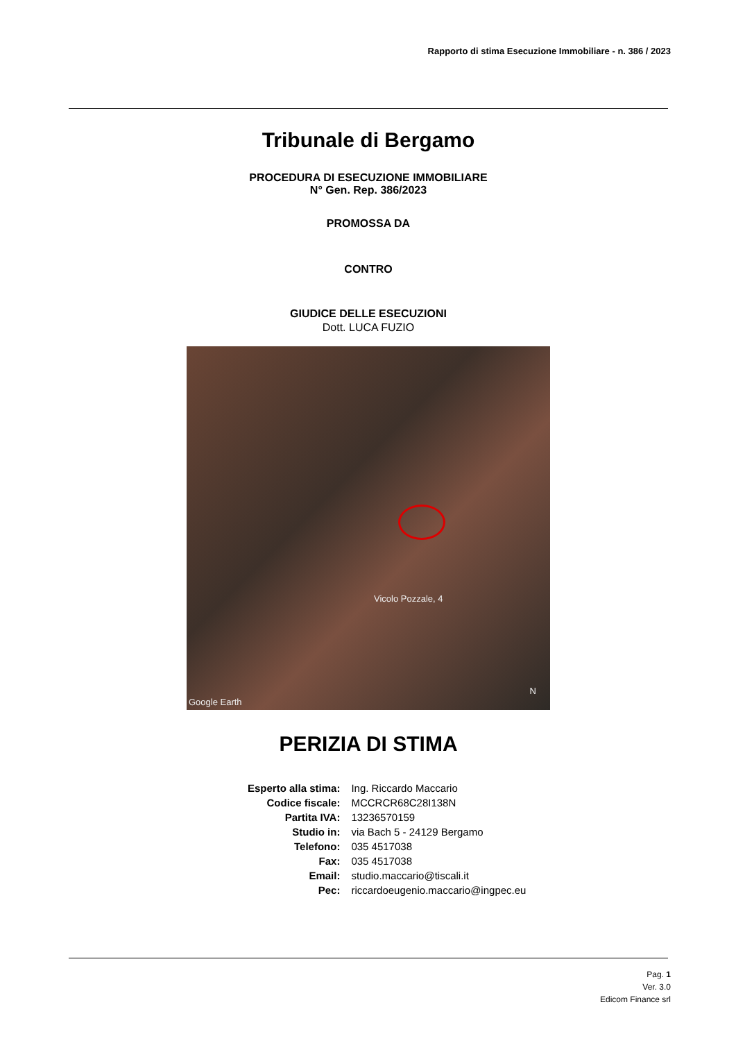Rapporto di stima Esecuzione Immobiliare - n. 386 / 2023
Tribunale di Bergamo
PROCEDURA DI ESECUZIONE IMMOBILIARE
N° Gen. Rep. 386/2023
PROMOSSA DA
CONTRO
GIUDICE DELLE ESECUZIONI
Dott. LUCA FUZIO
Vicolo Pozzale, 4
Google Earth
N
PERIZIA DI STIMA
| Esperto alla stima: | Ing. Riccardo Maccario |
| Codice fiscale: | MCCRCR68C28I138N |
| Partita IVA: | 13236570159 |
| Studio in: | via Bach 5 - 24129 Bergamo |
| Telefono: | 035 4517038 |
| Fax: | 035 4517038 |
| Email: | studio.maccario@tiscali.it |
| Pec: | riccardoeugenio.maccario@ingpec.eu |
Pag. 1
Ver. 3.0
Edicom Finance srl